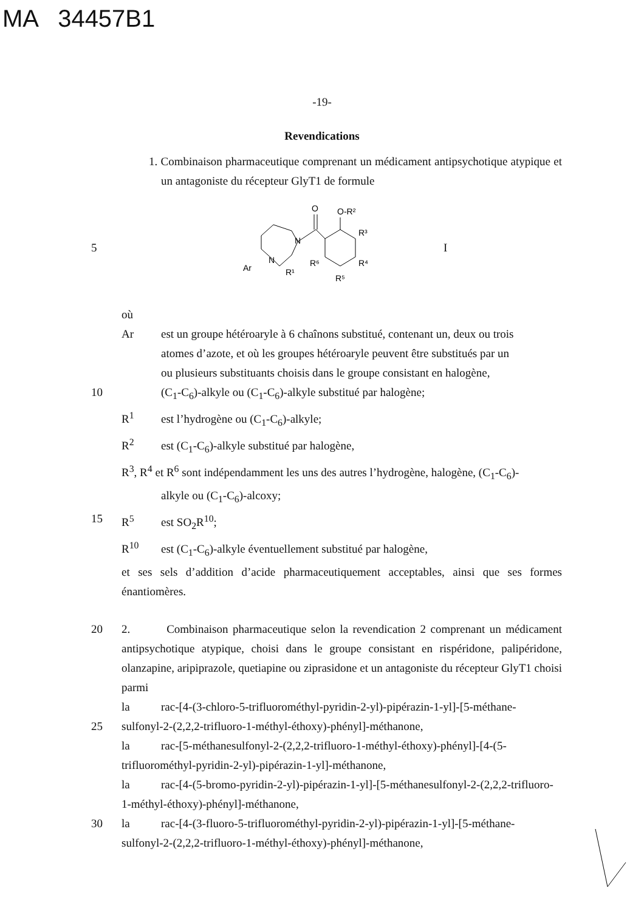MA 34457B1
-19-
Revendications
1. Combinaison pharmaceutique comprenant un médicament antipsychotique atypique et un antagoniste du récepteur GlyT1 de formule
5
O
O-R²
R³
R⁴
R⁵
R⁶
N
N
Ar
R¹
I
où
Ar est un groupe hétéroaryle à 6 chaînons substitué, contenant un, deux ou trois
atomes d’azote, et où les groupes hétéroaryle peuvent être substitués par un
ou plusieurs substituants choisis dans le groupe consistant en halogène,
10 (C<sub>1</sub>-C<sub>6</sub>)-alkyle ou (C<sub>1</sub>-C<sub>6</sub>)-alkyle substitué par halogène;
R<sup>1</sup> est l’hydrogène ou (C<sub>1</sub>-C<sub>6</sub>)-alkyle;
R<sup>2</sup> est (C<sub>1</sub>-C<sub>6</sub>)-alkyle substitué par halogène,
R<sup>3</sup>, R<sup>4</sup> et R<sup>6</sup> sont indépendamment les uns des autres l’hydrogène, halogène, (C<sub>1</sub>-C<sub>6</sub>)-
alkyle ou (C<sub>1</sub>-C<sub>6</sub>)-alcoxy;
15 R<sup>5</sup> est SO<sub>2</sub>R<sup>10</sup>;
R<sup>10</sup> est (C<sub>1</sub>-C<sub>6</sub>)-alkyle éventuellement substitué par halogène,
et ses sels d’addition d’acide pharmaceutiquement acceptables, ainsi que ses formes énantiomères.
20 2. Combinaison pharmaceutique selon la revendication 2 comprenant un médicament antipsychotique atypique, choisi dans le groupe consistant en rispéridone, palipéridone, olanzapine, aripiprazole, quetiapine ou ziprasidone et un antagoniste du récepteur GlyT1 choisi parmi
la rac-[4-(3-chloro-5-trifluorométhyl-pyridin-2-yl)-pipérazin-1-yl]-[5-méthane-
25 sulfonyl-2-(2,2,2-trifluoro-1-méthyl-éthoxy)-phényl]-méthanone,
la rac-[5-méthanesulfonyl-2-(2,2,2-trifluoro-1-méthyl-éthoxy)-phényl]-[4-(5-trifluorométhyl-pyridin-2-yl)-pipérazin-1-yl]-méthanone,
la rac-[4-(5-bromo-pyridin-2-yl)-pipérazin-1-yl]-[5-méthanesulfonyl-2-(2,2,2-trifluoro-1-méthyl-éthoxy)-phényl]-méthanone,
30 la rac-[4-(3-fluoro-5-trifluorométhyl-pyridin-2-yl)-pipérazin-1-yl]-[5-méthane-
sulfonyl-2-(2,2,2-trifluoro-1-méthyl-éthoxy)-phényl]-méthanone,